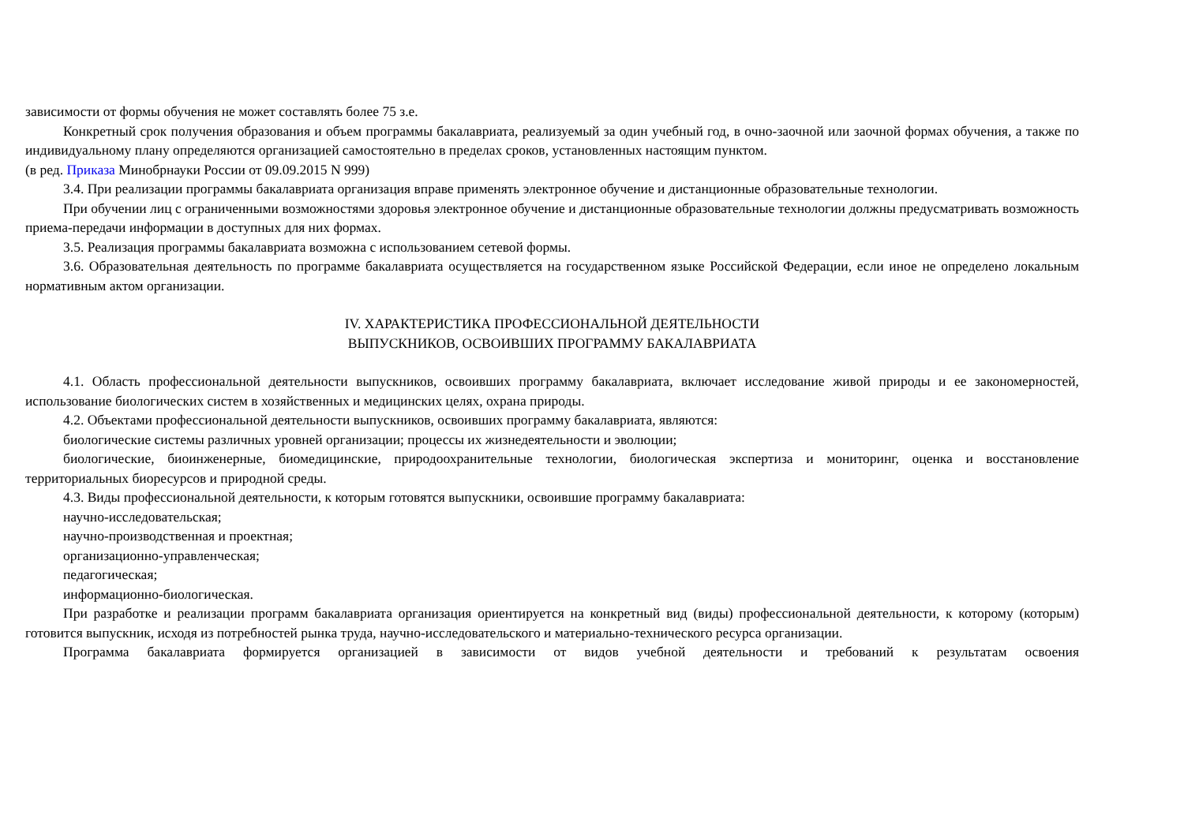зависимости от формы обучения не может составлять более 75 з.е.
Конкретный срок получения образования и объем программы бакалавриата, реализуемый за один учебный год, в очно-заочной или заочной формах обучения, а также по индивидуальному плану определяются организацией самостоятельно в пределах сроков, установленных настоящим пунктом.
(в ред. Приказа Минобрнауки России от 09.09.2015 N 999)
3.4. При реализации программы бакалавриата организация вправе применять электронное обучение и дистанционные образовательные технологии.
При обучении лиц с ограниченными возможностями здоровья электронное обучение и дистанционные образовательные технологии должны предусматривать возможность приема-передачи информации в доступных для них формах.
3.5. Реализация программы бакалавриата возможна с использованием сетевой формы.
3.6. Образовательная деятельность по программе бакалавриата осуществляется на государственном языке Российской Федерации, если иное не определено локальным нормативным актом организации.
IV. ХАРАКТЕРИСТИКА ПРОФЕССИОНАЛЬНОЙ ДЕЯТЕЛЬНОСТИ
ВЫПУСКНИКОВ, ОСВОИВШИХ ПРОГРАММУ БАКАЛАВРИАТА
4.1. Область профессиональной деятельности выпускников, освоивших программу бакалавриата, включает исследование живой природы и ее закономерностей, использование биологических систем в хозяйственных и медицинских целях, охрана природы.
4.2. Объектами профессиональной деятельности выпускников, освоивших программу бакалавриата, являются:
биологические системы различных уровней организации; процессы их жизнедеятельности и эволюции;
биологические, биоинженерные, биомедицинские, природоохранительные технологии, биологическая экспертиза и мониторинг, оценка и восстановление территориальных биоресурсов и природной среды.
4.3. Виды профессиональной деятельности, к которым готовятся выпускники, освоившие программу бакалавриата:
научно-исследовательская;
научно-производственная и проектная;
организационно-управленческая;
педагогическая;
информационно-биологическая.
При разработке и реализации программ бакалавриата организация ориентируется на конкретный вид (виды) профессиональной деятельности, к которому (которым) готовится выпускник, исходя из потребностей рынка труда, научно-исследовательского и материально-технического ресурса организации.
Программа бакалавриата формируется организацией в зависимости от видов учебной деятельности и требований к результатам освоения